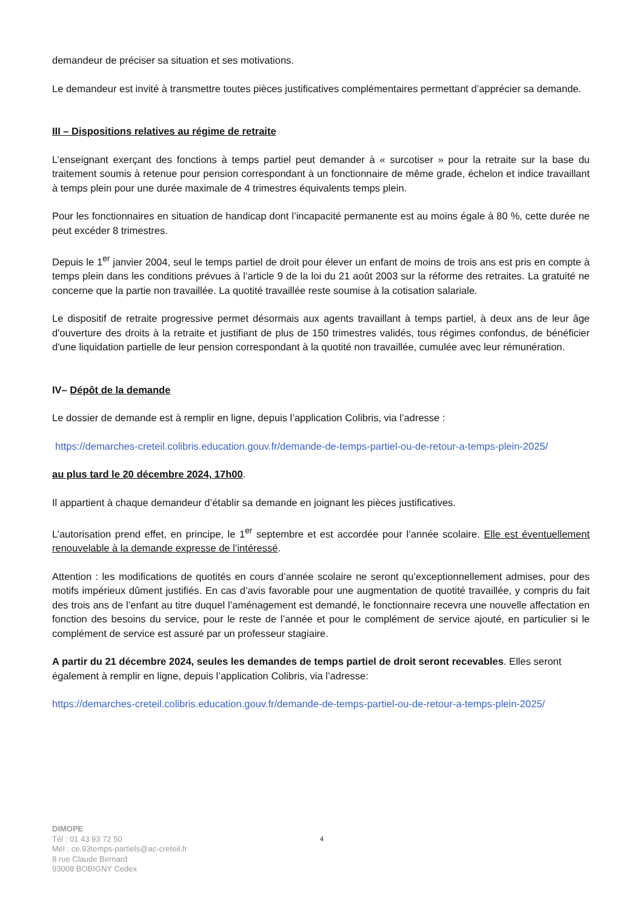demandeur de préciser sa situation et ses motivations.
Le demandeur est invité à transmettre toutes pièces justificatives complémentaires permettant d’apprécier sa demande.
III – Dispositions relatives au régime de retraite
L’enseignant exerçant des fonctions à temps partiel peut demander à « surcotiser » pour la retraite sur la base du traitement soumis à retenue pour pension correspondant à un fonctionnaire de même grade, échelon et indice travaillant à temps plein pour une durée maximale de 4 trimestres équivalents temps plein.
Pour les fonctionnaires en situation de handicap dont l’incapacité permanente est au moins égale à 80 %, cette durée ne peut excéder 8 trimestres.
Depuis le 1<sup>er</sup> janvier 2004, seul le temps partiel de droit pour élever un enfant de moins de trois ans est pris en compte à temps plein dans les conditions prévues à l’article 9 de la loi du 21 août 2003 sur la réforme des retraites. La gratuité ne concerne que la partie non travaillée. La quotité travaillée reste soumise à la cotisation salariale.
Le dispositif de retraite progressive permet désormais aux agents travaillant à temps partiel, à deux ans de leur âge d'ouverture des droits à la retraite et justifiant de plus de 150 trimestres validés, tous régimes confondus, de bénéficier d'une liquidation partielle de leur pension correspondant à la quotité non travaillée, cumulée avec leur rémunération.
IV– Dépôt de la demande
Le dossier de demande est à remplir en ligne, depuis l’application Colibris, via l’adresse :
https://demarches-creteil.colibris.education.gouv.fr/demande-de-temps-partiel-ou-de-retour-a-temps-plein-2025/
au plus tard le 20 décembre 2024, 17h00.
Il appartient à chaque demandeur d’établir sa demande en joignant les pièces justificatives.
L’autorisation prend effet, en principe, le 1<sup>er</sup> septembre et est accordée pour l’année scolaire. Elle est éventuellement renouvelable à la demande expresse de l’intéressé.
Attention : les modifications de quotités en cours d’année scolaire ne seront qu’exceptionnellement admises, pour des motifs impérieux dûment justifiés. En cas d’avis favorable pour une augmentation de quotité travaillée, y compris du fait des trois ans de l’enfant au titre duquel l’aménagement est demandé, le fonctionnaire recevra une nouvelle affectation en fonction des besoins du service, pour le reste de l’année et pour le complément de service ajouté, en particulier si le complément de service est assuré par un professeur stagiaire.
A partir du 21 décembre 2024, seules les demandes de temps partiel de droit seront recevables. Elles seront également à remplir en ligne, depuis l’application Colibris, via l’adresse:
https://demarches-creteil.colibris.education.gouv.fr/demande-de-temps-partiel-ou-de-retour-a-temps-plein-2025/
DIMOPE
Tél : 01 43 93 72 50
Mél : ce.93temps-partiels@ac-creteil.fr
8 rue Claude Bernard
93008 BOBIGNY Cedex
4